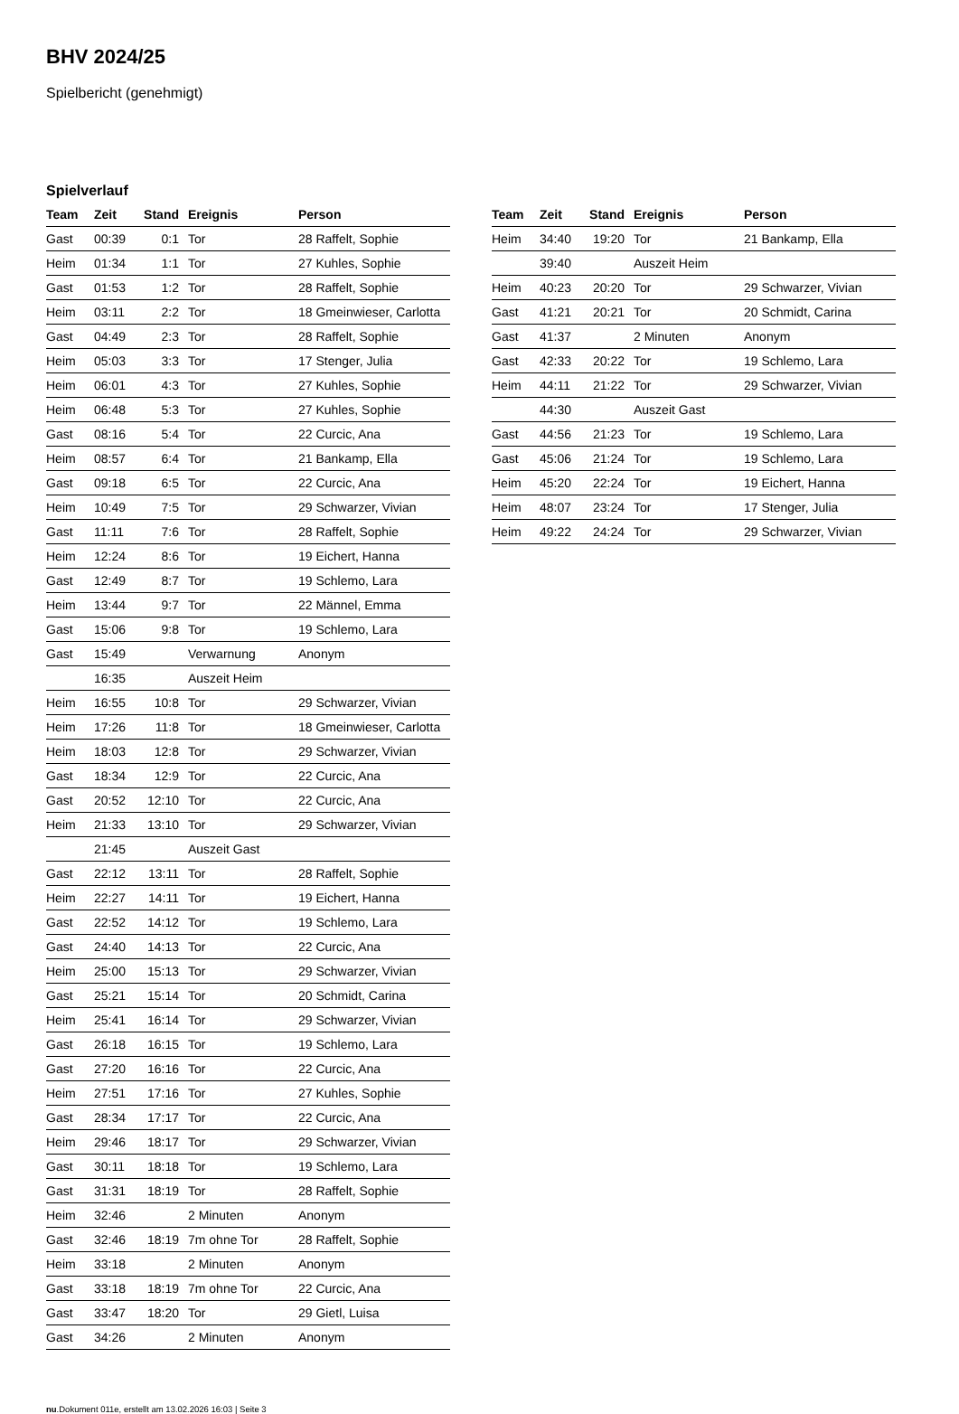BHV 2024/25
Spielbericht (genehmigt)
Spielverlauf
| Team | Zeit | Stand | Ereignis | Person |
| --- | --- | --- | --- | --- |
| Gast | 00:39 | 0:1 | Tor | 28 Raffelt, Sophie |
| Heim | 01:34 | 1:1 | Tor | 27 Kuhles, Sophie |
| Gast | 01:53 | 1:2 | Tor | 28 Raffelt, Sophie |
| Heim | 03:11 | 2:2 | Tor | 18 Gmeinwieser, Carlotta |
| Gast | 04:49 | 2:3 | Tor | 28 Raffelt, Sophie |
| Heim | 05:03 | 3:3 | Tor | 17 Stenger, Julia |
| Heim | 06:01 | 4:3 | Tor | 27 Kuhles, Sophie |
| Heim | 06:48 | 5:3 | Tor | 27 Kuhles, Sophie |
| Gast | 08:16 | 5:4 | Tor | 22 Curcic, Ana |
| Heim | 08:57 | 6:4 | Tor | 21 Bankamp, Ella |
| Gast | 09:18 | 6:5 | Tor | 22 Curcic, Ana |
| Heim | 10:49 | 7:5 | Tor | 29 Schwarzer, Vivian |
| Gast | 11:11 | 7:6 | Tor | 28 Raffelt, Sophie |
| Heim | 12:24 | 8:6 | Tor | 19 Eichert, Hanna |
| Gast | 12:49 | 8:7 | Tor | 19 Schlemo, Lara |
| Heim | 13:44 | 9:7 | Tor | 22 Männel, Emma |
| Gast | 15:06 | 9:8 | Tor | 19 Schlemo, Lara |
| Gast | 15:49 | | Verwarnung | Anonym |
| | 16:35 | | Auszeit Heim | |
| Heim | 16:55 | 10:8 | Tor | 29 Schwarzer, Vivian |
| Heim | 17:26 | 11:8 | Tor | 18 Gmeinwieser, Carlotta |
| Heim | 18:03 | 12:8 | Tor | 29 Schwarzer, Vivian |
| Gast | 18:34 | 12:9 | Tor | 22 Curcic, Ana |
| Gast | 20:52 | 12:10 | Tor | 22 Curcic, Ana |
| Heim | 21:33 | 13:10 | Tor | 29 Schwarzer, Vivian |
| | 21:45 | | Auszeit Gast | |
| Gast | 22:12 | 13:11 | Tor | 28 Raffelt, Sophie |
| Heim | 22:27 | 14:11 | Tor | 19 Eichert, Hanna |
| Gast | 22:52 | 14:12 | Tor | 19 Schlemo, Lara |
| Gast | 24:40 | 14:13 | Tor | 22 Curcic, Ana |
| Heim | 25:00 | 15:13 | Tor | 29 Schwarzer, Vivian |
| Gast | 25:21 | 15:14 | Tor | 20 Schmidt, Carina |
| Heim | 25:41 | 16:14 | Tor | 29 Schwarzer, Vivian |
| Gast | 26:18 | 16:15 | Tor | 19 Schlemo, Lara |
| Gast | 27:20 | 16:16 | Tor | 22 Curcic, Ana |
| Heim | 27:51 | 17:16 | Tor | 27 Kuhles, Sophie |
| Gast | 28:34 | 17:17 | Tor | 22 Curcic, Ana |
| Heim | 29:46 | 18:17 | Tor | 29 Schwarzer, Vivian |
| Gast | 30:11 | 18:18 | Tor | 19 Schlemo, Lara |
| Gast | 31:31 | 18:19 | Tor | 28 Raffelt, Sophie |
| Heim | 32:46 | | 2 Minuten | Anonym |
| Gast | 32:46 | 18:19 | 7m ohne Tor | 28 Raffelt, Sophie |
| Heim | 33:18 | | 2 Minuten | Anonym |
| Gast | 33:18 | 18:19 | 7m ohne Tor | 22 Curcic, Ana |
| Gast | 33:47 | 18:20 | Tor | 29 Gietl, Luisa |
| Gast | 34:26 | | 2 Minuten | Anonym |
| Team | Zeit | Stand | Ereignis | Person |
| --- | --- | --- | --- | --- |
| Heim | 34:40 | 19:20 | Tor | 21 Bankamp, Ella |
| | 39:40 | | Auszeit Heim | |
| Heim | 40:23 | 20:20 | Tor | 29 Schwarzer, Vivian |
| Gast | 41:21 | 20:21 | Tor | 20 Schmidt, Carina |
| Gast | 41:37 | | 2 Minuten | Anonym |
| Gast | 42:33 | 20:22 | Tor | 19 Schlemo, Lara |
| Heim | 44:11 | 21:22 | Tor | 29 Schwarzer, Vivian |
| | 44:30 | | Auszeit Gast | |
| Gast | 44:56 | 21:23 | Tor | 19 Schlemo, Lara |
| Gast | 45:06 | 21:24 | Tor | 19 Schlemo, Lara |
| Heim | 45:20 | 22:24 | Tor | 19 Eichert, Hanna |
| Heim | 48:07 | 23:24 | Tor | 17 Stenger, Julia |
| Heim | 49:22 | 24:24 | Tor | 29 Schwarzer, Vivian |
nu.Dokument 011e, erstellt am 13.02.2026 16:03 | Seite 3